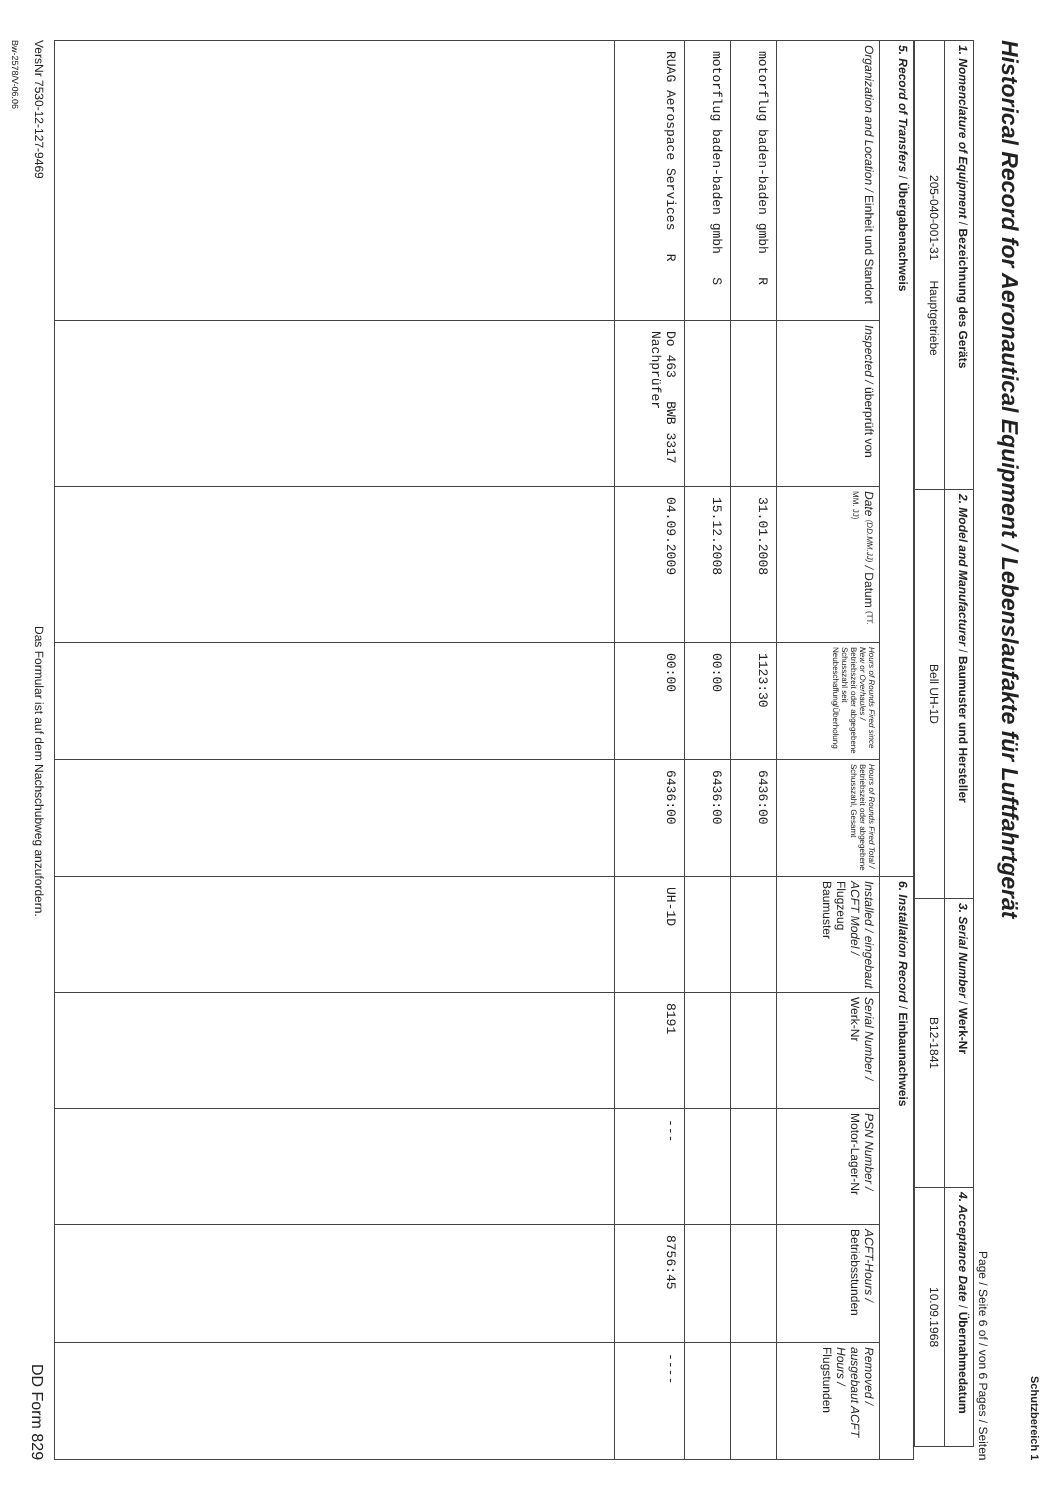Schutzbereich 1
Historical Record for Aeronautical Equipment / Lebenslaufakte für Luftfahrtgerät
Page / Seite 6 of / von 6 Pages / Seiten
| 1. Nomenclature of Equipment / Bezeichnung des Geräts | 2. Model and Manufacturer / Baumuster und Hersteller | 3. Serial Number / Werk-Nr | 4. Acceptance Date / Übernahmedatum |
| 205-040-001-31 Hauptgetriebe | Bell UH-1D | B12-1841 | 10.09.1968 |
| 5. Record of Transfers / Übergabenachweis | | | | | 6. Installation Record / Einbaunachweis | | | | |
| --- | --- | --- | --- | --- | --- | --- | --- | --- | --- |
| Organization and Location / Einheit und Standort | Inspected / überprüft von | Date (DD.MM.JJ) / Datum (TT. MM. JJ) | Hours of Rounds Fired since New or Overhaules / Betriebszeit oder abgegebene Schusszahl seit Neubeschaffung/Überholung | Hours of Rounds Fired Total / Betriebszeit oder abgegebene Schusszahl, Gesamt | Installed / eingebaut ACFT Model / Flugzeug Baumuster | Serial Number / Werk-Nr | PSN Number / Motor-Lager-Nr | ACFT-Hours / Betriebsstunden | Removed / ausgebaut ACFT Hours / Flugstunden |
| motorflug baden-baden gmbh R | | 31.01.2008 | 1123:30 | 6436:00 | | | | | |
| motorflug baden-baden gmbh S | | 15.12.2008 | 00:00 | 6436:00 | | | | | |
| RUAG Aerospace Services R | Do 463 BWB 3317 Nachprüfer | 04.09.2009 | 00:00 | 6436:00 | UH-1D | 8191 | --- | 8756:45 | ---- |
VersNr 7530-12-127-9469 Das Formular ist auf dem Nachschubweg anzufordern. DD Form 829
Bw-2578/V-06.06